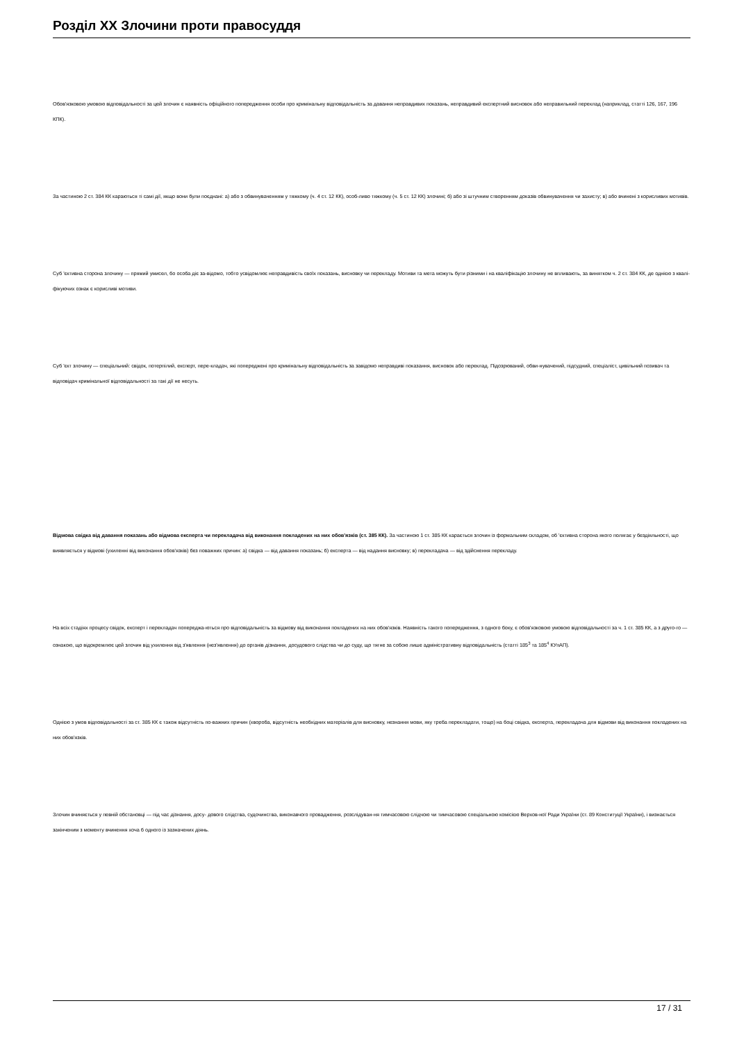Розділ XX Злочини проти правосуддя
Обов'язковою умовою відповідальності за цей злочин є наявність офіційного попередження особи про кримінальну відповідальність за давання неправдивих показань, неправдивий експертний висновок або неправильний переклад (наприклад, статті 126, 167, 196 КПК).
За частиною 2 ст. 384 КК караються ті самі дії, якщо вони були поєднані: а) або з обвинуваченням у тяжкому (ч. 4 ст. 12 КК), особ-ливо тяжкому (ч. 5 ст. 12 КК) злочині; б) або зі штучним створенням доказів обвинувачення чи захисту; в) або вчинені з корисливих мотивів.
Суб 'єктивна сторона злочину — прямий умисел, бо особа діє за-відомо, тобто усвідомлює неправдивість своїх показань, висновку чи перекладу. Мотиви та мета можуть бути різними і на кваліфікацію злочину не впливають, за винятком ч. 2 ст. 384 КК, де однією з квалі-фікуючих ознак є корисливі мотиви.
Суб 'єкт злочину — спеціальний: свідок, потерпілий, експерт, пере-кладач, які попереджені про кримінальну відповідальність за завідомо неправдиві показання, висновок або переклад. Підозрюваний, обви-нувачений, підсудний, спеціаліст, цивільний позивач та відповідач кримінальної відповідальності за такі дії не несуть.
Відмова свідка від давання показань або відмова експерта чи перекладача від виконання покладених на них обов'язків (ст. 385 КК). За частиною 1 ст. 385 КК карається злочин із формальним складом, об 'єктивна сторона якого полягає у бездіяльності, що виявляється у відмові (ухиленні від виконання обов'язків) без поважних причин: а) свідка — від давання показань; б) експерта — від надання висновку; в) перекладача — від здійснення перекладу.
На всіх стадіях процесу свідок, експерт і перекладач попереджа-ються про відповідальність за відмову від виконання покладених на них обов'язків. Наявність такого попередження, з одного боку, є обов'язковою умовою відповідальності за ч. 1 ст. 385 КК, а з друго-го — ознакою, що відокремлює цей злочин від ухилення від з'явлення (нез'явлення) до органів дізнання, досудового слідства чи до суду, що тягне за собою лише адміністративну відповідальність (статті 185<sup>3</sup> та 185<sup>4</sup> КУпАП).
Однією з умов відповідальності за ст. 385 КК є також відсутність по-важних причин (хвороба, відсутність необхідних матеріалів для висновку, незнання мови, яку треба перекладати, тощо) на боці свідка, експерта, перекладача для відмови від виконання покладених на них обов'язків.
Злочин вчиняється у певній обстановці — під час дізнання, досу- дового слідства, судочинства, виконавчого провадження, розслідуван-ня тимчасовою слідчою чи тимчасовою спеціальною комісією Верхов-ної Ради України (ст. 89 Конституції України), і визнається закінченим з моменту вчинення хоча б одного із зазначених діянь.
17 / 31